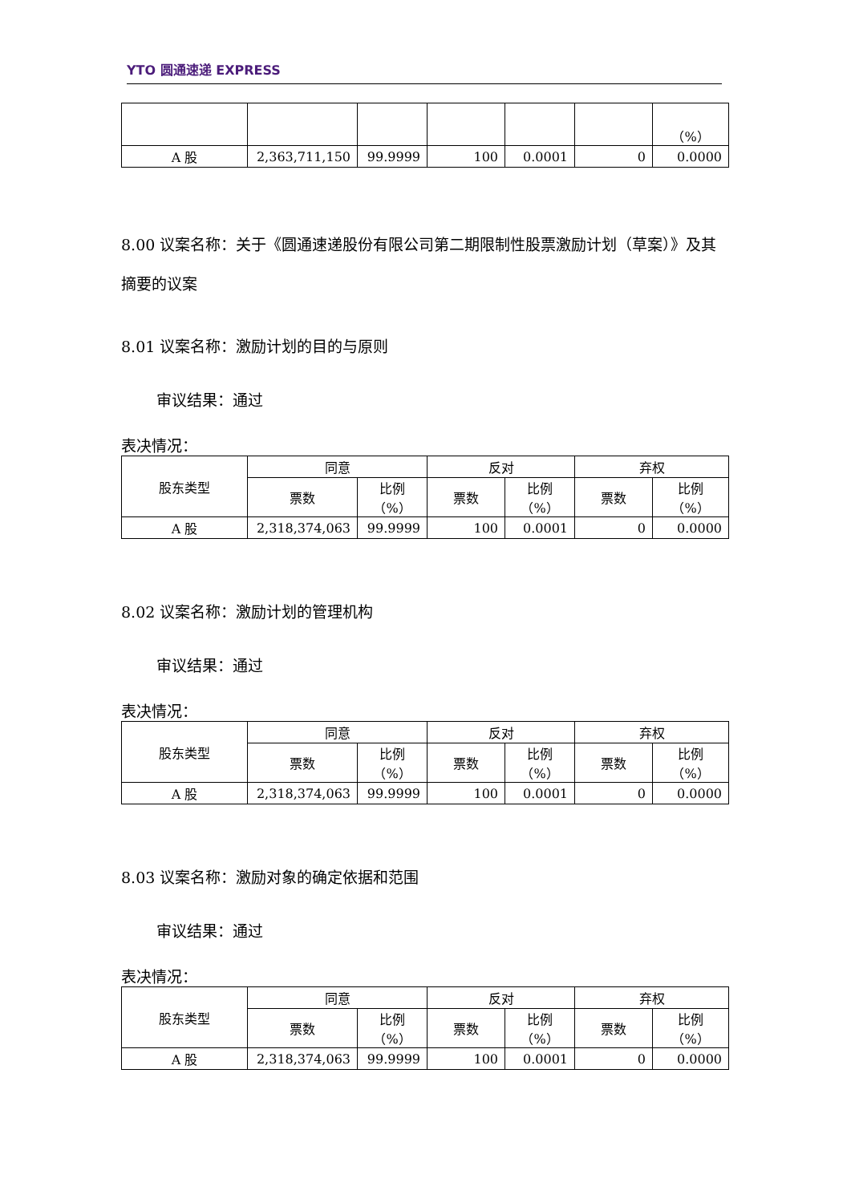YTO 圆通速递 EXPRESS
| | | | | | | （%） |
| A 股 | 2,363,711,150 | 99.9999 | 100 | 0.0001 | 0 | 0.0000 |
8.00 议案名称：关于《圆通速递股份有限公司第二期限制性股票激励计划（草案）》及其摘要的议案
8.01 议案名称：激励计划的目的与原则
审议结果：通过
表决情况：
| 股东类型 | 同意 | | 反对 | | 弃权 | |
| --- | --- | --- | --- | --- | --- | --- |
| | 票数 | 比例 （%） | 票数 | 比例 （%） | 票数 | 比例 （%） |
| A 股 | 2,318,374,063 | 99.9999 | 100 | 0.0001 | 0 | 0.0000 |
8.02 议案名称：激励计划的管理机构
审议结果：通过
表决情况：
| 股东类型 | 同意 | | 反对 | | 弃权 | |
| --- | --- | --- | --- | --- | --- | --- |
| | 票数 | 比例 （%） | 票数 | 比例 （%） | 票数 | 比例 （%） |
| A 股 | 2,318,374,063 | 99.9999 | 100 | 0.0001 | 0 | 0.0000 |
8.03 议案名称：激励对象的确定依据和范围
审议结果：通过
表决情况：
| 股东类型 | 同意 | | 反对 | | 弃权 | |
| --- | --- | --- | --- | --- | --- | --- |
| | 票数 | 比例 （%） | 票数 | 比例 （%） | 票数 | 比例 （%） |
| A 股 | 2,318,374,063 | 99.9999 | 100 | 0.0001 | 0 | 0.0000 |